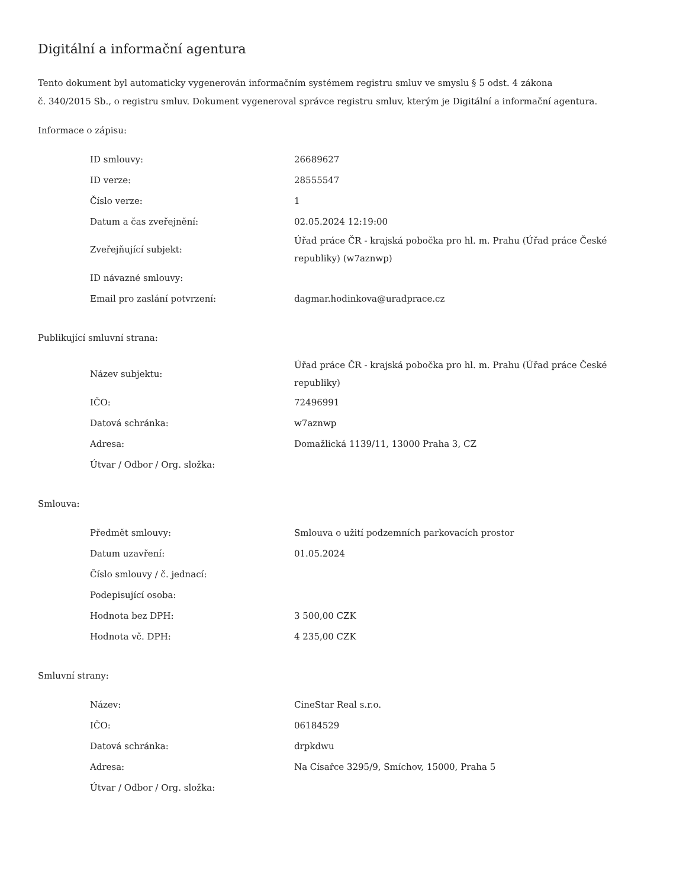Digitální a informační agentura
Tento dokument byl automaticky vygenerován informačním systémem registru smluv ve smyslu § 5 odst. 4 zákona
č. 340/2015 Sb., o registru smluv. Dokument vygeneroval správce registru smluv, kterým je Digitální a informační agentura.
Informace o zápisu:
| ID smlouvy: | 26689627 |
| ID verze: | 28555547 |
| Číslo verze: | 1 |
| Datum a čas zveřejnění: | 02.05.2024 12:19:00 |
| Zveřejňující subjekt: | Úřad práce ČR - krajská pobočka pro hl. m. Prahu (Úřad práce České republiky) (w7aznwp) |
| ID návazné smlouvy: | |
| Email pro zaslání potvrzení: | dagmar.hodinkova@uradprace.cz |
Publikující smluvní strana:
| Název subjektu: | Úřad práce ČR - krajská pobočka pro hl. m. Prahu (Úřad práce České republiky) |
| IČO: | 72496991 |
| Datová schránka: | w7aznwp |
| Adresa: | Domažlická 1139/11, 13000 Praha 3, CZ |
| Útvar / Odbor / Org. složka: | |
Smlouva:
| Předmět smlouvy: | Smlouva o užití podzemních parkovacích prostor |
| Datum uzavření: | 01.05.2024 |
| Číslo smlouvy / č. jednací: | |
| Podepisující osoba: | |
| Hodnota bez DPH: | 3 500,00 CZK |
| Hodnota vč. DPH: | 4 235,00 CZK |
Smluvní strany:
| Název: | CineStar Real s.r.o. |
| IČO: | 06184529 |
| Datová schránka: | drpkdwu |
| Adresa: | Na Císařce 3295/9, Smíchov, 15000, Praha 5 |
| Útvar / Odbor / Org. složka: | |